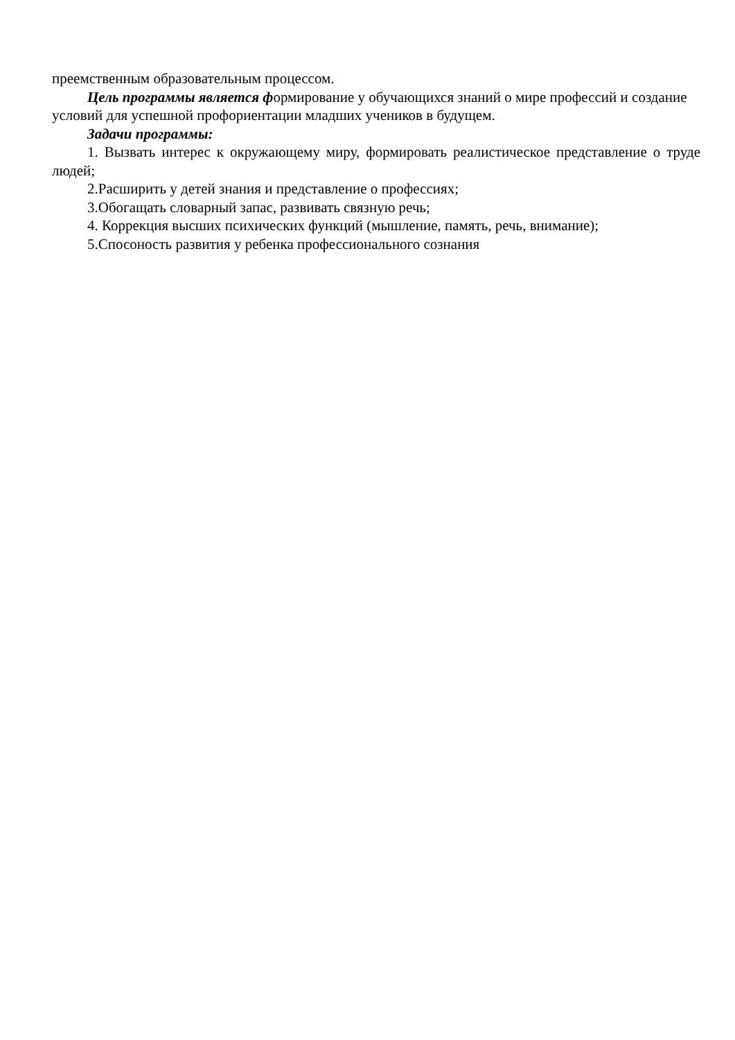преемственным образовательным процессом.
Цель программы является формирование у обучающихся знаний о мире профессий и создание условий для успешной профориентации младших учеников в будущем.
Задачи программы:
1. Вызвать интерес к окружающему миру, формировать реалистическое представление о труде людей;
2.Расширить у детей знания и представление о профессиях;
3.Обогащать словарный запас, развивать связную речь;
4. Коррекция высших психических функций (мышление, память, речь, внимание);
5.Спосоность развития у ребенка профессионального сознания